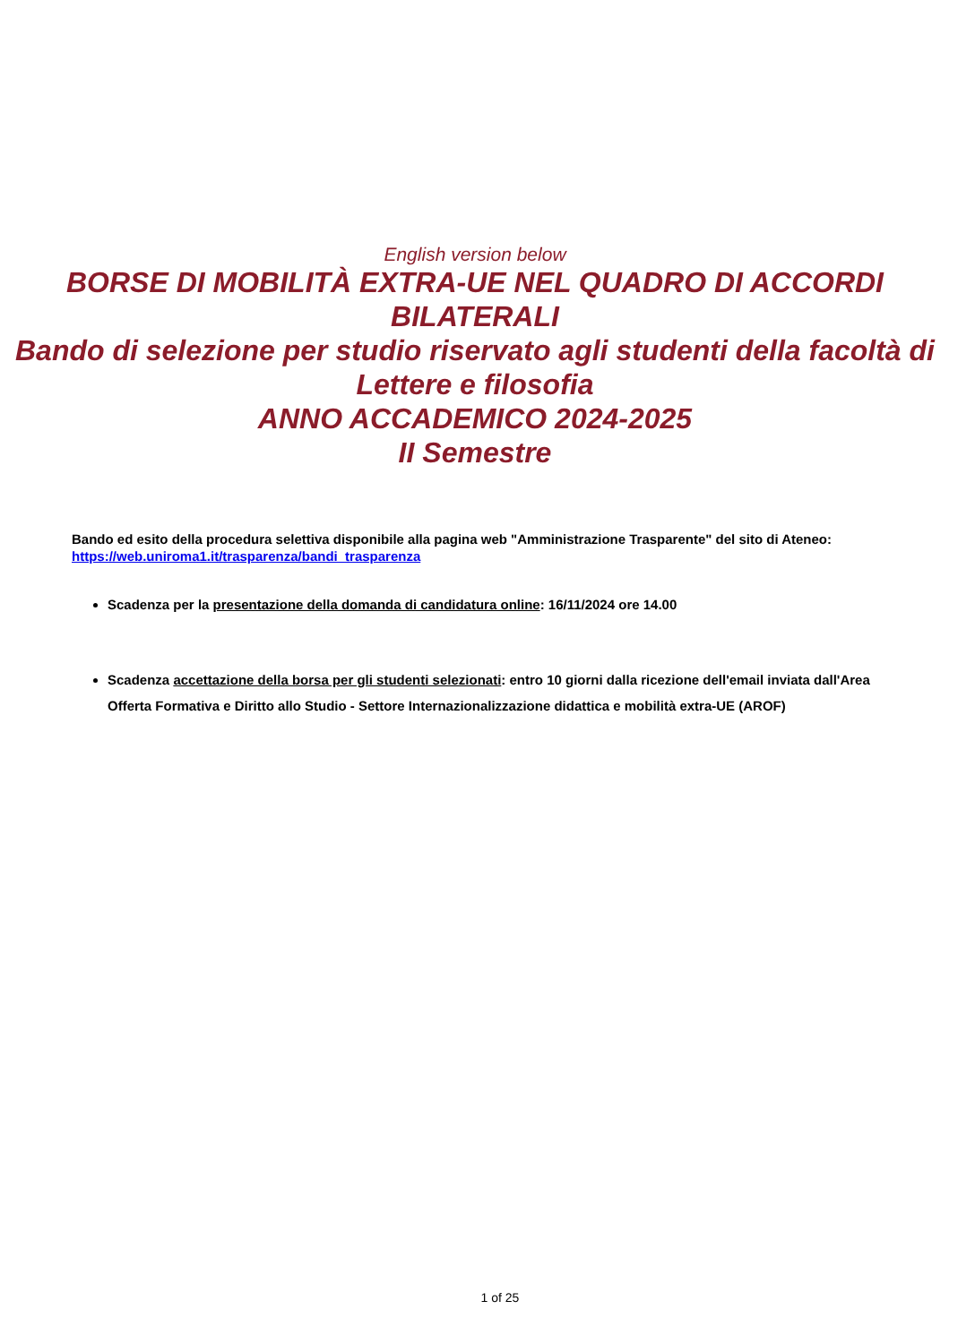English version below
BORSE DI MOBILITÀ EXTRA-UE NEL QUADRO DI ACCORDI BILATERALI
Bando di selezione per studio riservato agli studenti della facoltà di Lettere e filosofia
ANNO ACCADEMICO 2024-2025
II Semestre
Bando ed esito della procedura selettiva disponibile alla pagina web "Amministrazione Trasparente" del sito di Ateneo: https://web.uniroma1.it/trasparenza/bandi_trasparenza
Scadenza per la presentazione della domanda di candidatura online: 16/11/2024 ore 14.00
Scadenza accettazione della borsa per gli studenti selezionati: entro 10 giorni dalla ricezione dell'email inviata dall'Area Offerta Formativa e Diritto allo Studio - Settore Internazionalizzazione didattica e mobilità extra-UE (AROF)
1 of 25